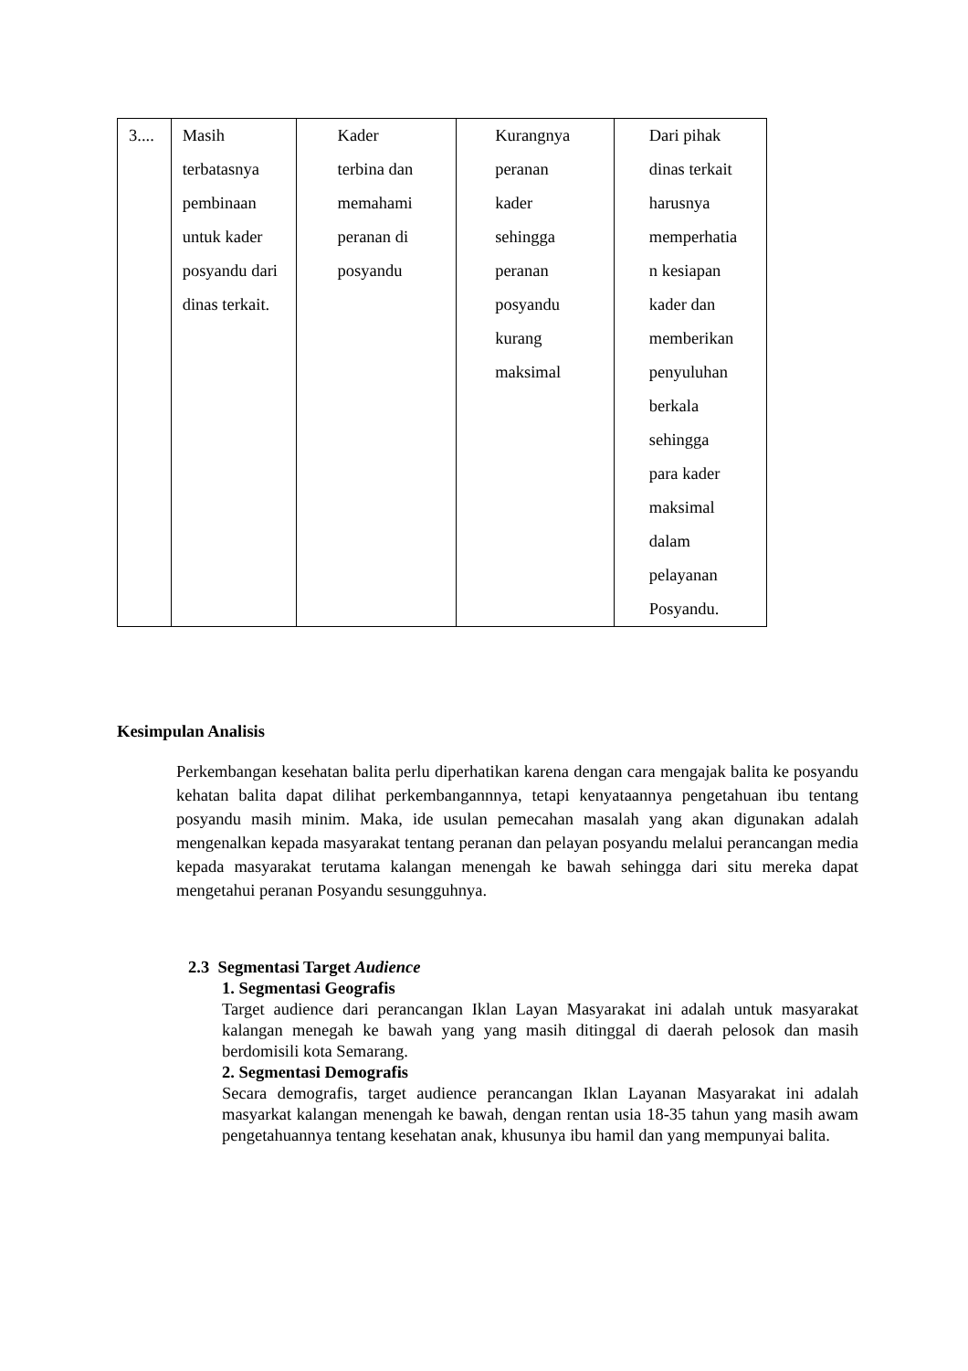| 3.... | Masih terbatasnya pembinaan untuk kader posyandu dari dinas terkait. | Kader terbina dan memahami peranan di posyandu | Kurangnya peranan kader sehingga peranan posyandu kurang maksimal | Dari pihak dinas terkait harusnya memperhatia n kesiapan kader dan memberikan penyuluhan berkala sehingga para kader maksimal dalam pelayanan Posyandu. |
Kesimpulan Analisis
Perkembangan kesehatan balita perlu diperhatikan karena dengan cara mengajak balita ke posyandu kehatan balita dapat dilihat perkembangannnya, tetapi kenyataannya pengetahuan ibu tentang posyandu masih minim. Maka, ide usulan pemecahan masalah yang akan digunakan adalah mengenalkan kepada masyarakat tentang peranan dan pelayan posyandu melalui perancangan media kepada masyarakat terutama kalangan menengah ke bawah sehingga dari situ mereka dapat mengetahui peranan Posyandu sesungguhnya.
2.3 Segmentasi Target Audience
1. Segmentasi Geografis
Target audience dari perancangan Iklan Layan Masyarakat ini adalah untuk masyarakat kalangan menegah ke bawah yang yang masih ditinggal di daerah pelosok dan masih berdomisili kota Semarang.
2. Segmentasi Demografis
Secara demografis, target audience perancangan Iklan Layanan Masyarakat ini adalah masyarkat kalangan menengah ke bawah, dengan rentan usia 18-35 tahun yang masih awam pengetahuannya tentang kesehatan anak, khusunya ibu hamil dan yang mempunyai balita.